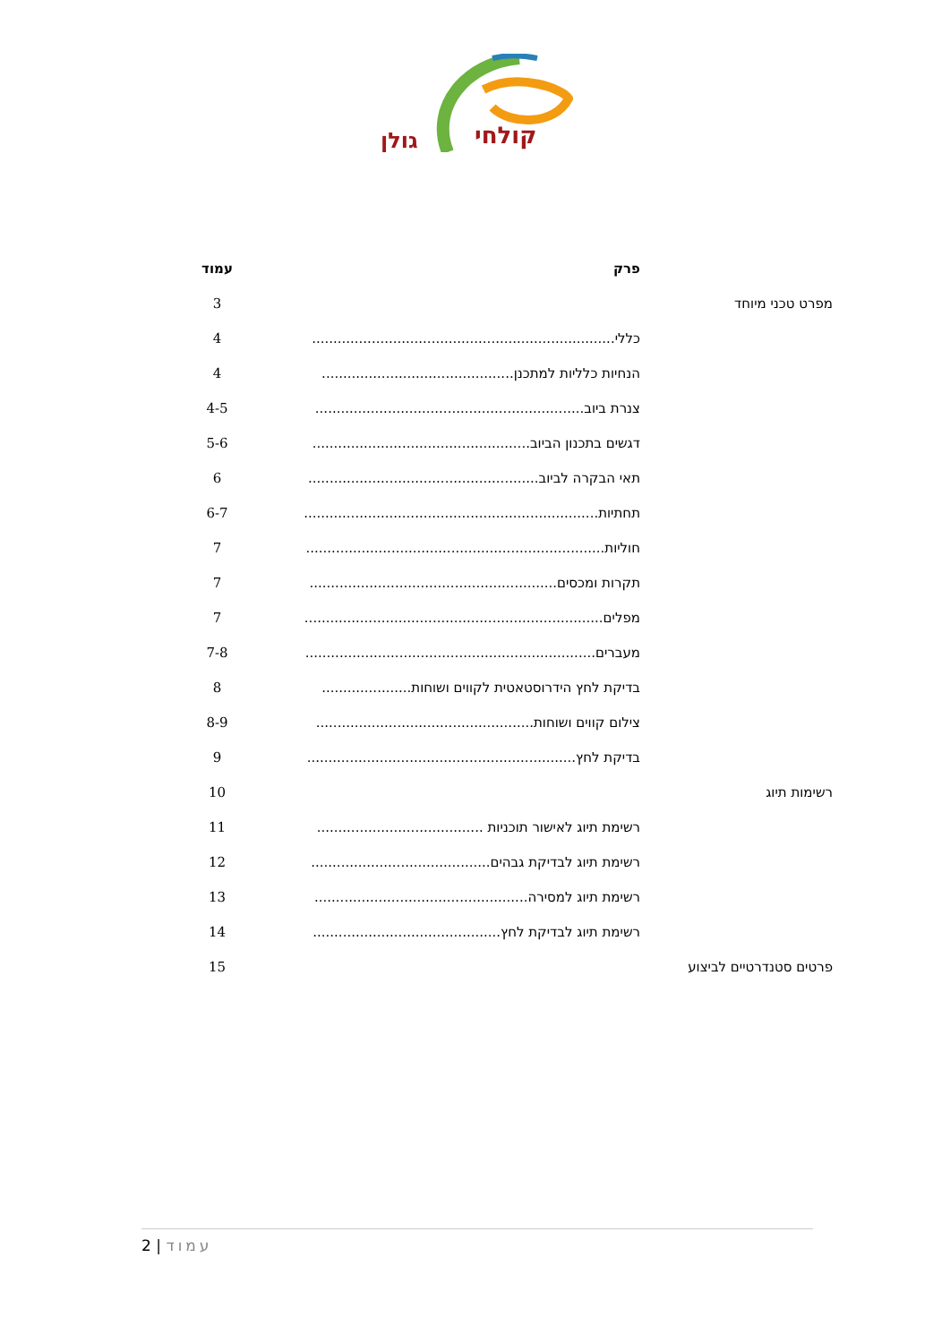קולחי
גולן
| | פרק | עמוד |
| --- | --- | --- |
| מפרט טכני מיוחד | | 3 |
| | כללי....................................................................... | 4 |
| | הנחיות כלליות למתכנן............................................. | 4 |
| | צנרת ביוב............................................................... | 4-5 |
| | דגשים בתכנון הביוב................................................... | 5-6 |
| | תאי הבקרה לביוב...................................................... | 6 |
| | תחתיות..................................................................... | 6-7 |
| | חוליות...................................................................... | 7 |
| | תקרות ומכסים.......................................................... | 7 |
| | מפלים...................................................................... | 7 |
| | מעברים.................................................................... | 7-8 |
| | בדיקת לחץ הידרוסטאטית לקווים ושוחות..................... | 8 |
| | צילום קווים ושוחות................................................... | 8-9 |
| | בדיקת לחץ............................................................... | 9 |
| רשימות תיוג | | 10 |
| | רשימת תיוג לאישור תוכניות ....................................... | 11 |
| | רשימת תיוג לבדיקת גבהים.......................................... | 12 |
| | רשימת תיוג למסירה.................................................. | 13 |
| | רשימת תיוג לבדיקת לחץ............................................ | 14 |
| פרטים סטנדרטיים לביצוע | | 15 |
עמוד | 2